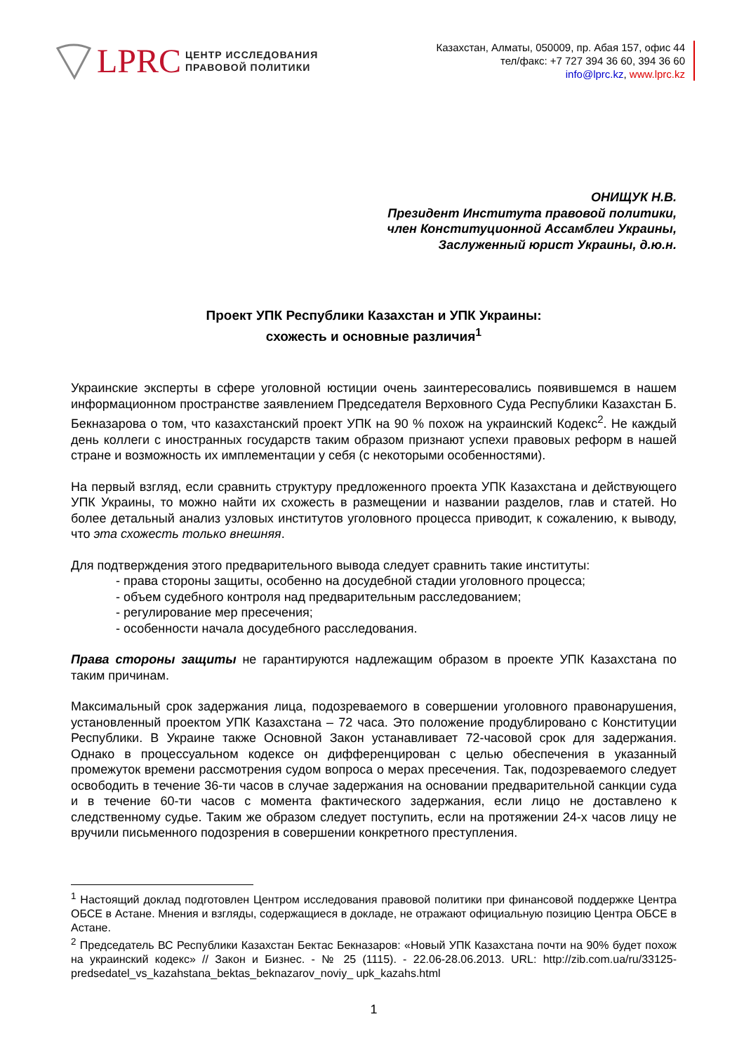LPRC ЦЕНТР ИССЛЕДОВАНИЯ
ПРАВОВОЙ ПОЛИТИКИ
Казахстан, Алматы, 050009, пр. Абая 157, офис 44
тел/факс: +7 727 394 36 60, 394 36 60
info@lprc.kz, www.lprc.kz
ОНИЩУК Н.В.
Президент Института правовой политики,
член Конституционной Ассамблеи Украины,
Заслуженный юрист Украины, д.ю.н.
Проект УПК Республики Казахстан и УПК Украины:
схожесть и основные различия<sup>1</sup>
Украинские эксперты в сфере уголовной юстиции очень заинтересовались появившемся в нашем информационном пространстве заявлением Председателя Верховного Суда Республики Казахстан Б. Бекназарова о том, что казахстанский проект УПК на 90 % похож на украинский Кодекс<sup>2</sup>. Не каждый день коллеги с иностранных государств таким образом признают успехи правовых реформ в нашей стране и возможность их имплементации у себя (с некоторыми особенностями).
На первый взгляд, если сравнить структуру предложенного проекта УПК Казахстана и действующего УПК Украины, то можно найти их схожесть в размещении и названии разделов, глав и статей. Но более детальный анализ узловых институтов уголовного процесса приводит, к сожалению, к выводу, что эта схожесть только внешняя.
Для подтверждения этого предварительного вывода следует сравнить такие институты:
- права стороны защиты, особенно на досудебной стадии уголовного процесса;
- объем судебного контроля над предварительным расследованием;
- регулирование мер пресечения;
- особенности начала досудебного расследования.
Права стороны защиты не гарантируются надлежащим образом в проекте УПК Казахстана по таким причинам.
Максимальный срок задержания лица, подозреваемого в совершении уголовного правонарушения, установленный проектом УПК Казахстана – 72 часа. Это положение продублировано с Конституции Республики. В Украине также Основной Закон устанавливает 72-часовой срок для задержания. Однако в процессуальном кодексе он дифференцирован с целью обеспечения в указанный промежуток времени рассмотрения судом вопроса о мерах пресечения. Так, подозреваемого следует освободить в течение 36-ти часов в случае задержания на основании предварительной санкции суда и в течение 60-ти часов с момента фактического задержания, если лицо не доставлено к следственному судье. Таким же образом следует поступить, если на протяжении 24-х часов лицу не вручили письменного подозрения в совершении конкретного преступления.
<sup>1</sup> Настоящий доклад подготовлен Центром исследования правовой политики при финансовой поддержке Центра ОБСЕ в Астане. Мнения и взгляды, содержащиеся в докладе, не отражают официальную позицию Центра ОБСЕ в Астане.
<sup>2</sup> Председатель ВС Республики Казахстан Бектас Бекназаров: «Новый УПК Казахстана почти на 90% будет похож на украинский кодекс» // Закон и Бизнес. - № 25 (1115). - 22.06-28.06.2013. URL: http://zib.com.ua/ru/33125-predsedatel_vs_kazahstana_bektas_beknazarov_noviy_ upk_kazahs.html
1